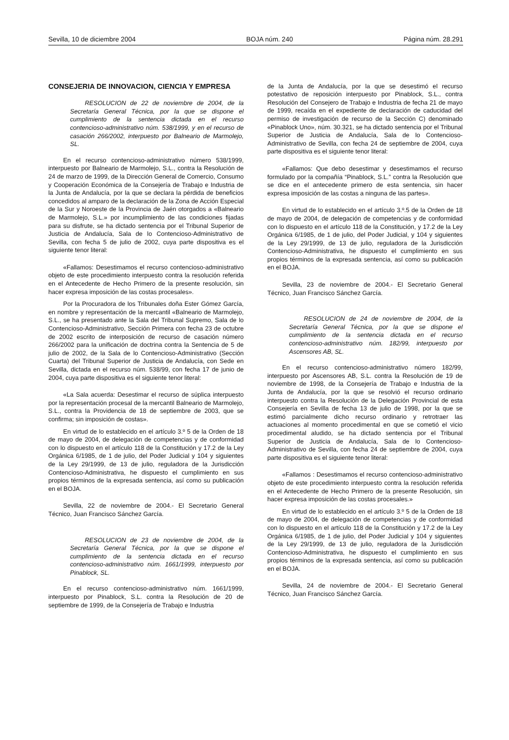Sevilla, 10 de diciembre 2004 BOJA núm. 240 Página núm. 28.291
CONSEJERIA DE INNOVACION, CIENCIA Y EMPRESA
RESOLUCION de 22 de noviembre de 2004, de la Secretaría General Técnica, por la que se dispone el cumplimiento de la sentencia dictada en el recurso contencioso-administrativo núm. 538/1999, y en el recurso de casación 266/2002, interpuesto por Balneario de Marmolejo, SL.
En el recurso contencioso-administrativo número 538/1999, interpuesto por Balneario de Marmolejo, S.L., contra la Resolución de 24 de marzo de 1999, de la Dirección General de Comercio, Consumo y Cooperación Económica de la Consejería de Trabajo e Industria de la Junta de Andalucía, por la que se declara la pérdida de beneficios concedidos al amparo de la declaración de la Zona de Acción Especial de la Sur y Noroeste de la Provincia de Jaén otorgados a «Balneario de Marmolejo, S.L.» por incumplimiento de las condiciones fijadas para su disfrute, se ha dictado sentencia por el Tribunal Superior de Justicia de Andalucía, Sala de lo Contencioso-Administrativo de Sevilla, con fecha 5 de julio de 2002, cuya parte dispositiva es el siguiente tenor literal:
«Fallamos: Desestimamos el recurso contencioso-administrativo objeto de este procedimiento interpuesto contra la resolución referida en el Antecedente de Hecho Primero de la presente resolución, sin hacer expresa imposición de las costas procesales».
Por la Procuradora de los Tribunales doña Ester Gómez García, en nombre y representación de la mercantil «Balneario de Marmolejo, S.L., se ha presentado ante la Sala del Tribunal Supremo, Sala de lo Contencioso-Administrativo, Sección Primera con fecha 23 de octubre de 2002 escrito de interposición de recurso de casación número 266/2002 para la unificación de doctrina contra la Sentencia de 5 de julio de 2002, de la Sala de lo Contencioso-Administrativo (Sección Cuarta) del Tribunal Superior de Justicia de Andalucía, con Sede en Sevilla, dictada en el recurso núm. 538/99, con fecha 17 de junio de 2004, cuya parte dispositiva es el siguiente tenor literal:
«La Sala acuerda: Desestimar el recurso de súplica interpuesto por la representación procesal de la mercantil Balneario de Marmolejo, S.L., contra la Providencia de 18 de septiembre de 2003, que se confirma; sin imposición de costas».
En virtud de lo establecido en el artículo 3.º 5 de la Orden de 18 de mayo de 2004, de delegación de competencias y de conformidad con lo dispuesto en el artículo 118 de la Constitución y 17.2 de la Ley Orgánica 6/1985, de 1 de julio, del Poder Judicial y 104 y siguientes de la Ley 29/1999, de 13 de julio, reguladora de la Jurisdicción Contencioso-Administrativa, he dispuesto el cumplimiento en sus propios términos de la expresada sentencia, así como su publicación en el BOJA.
Sevilla, 22 de noviembre de 2004.- El Secretario General Técnico, Juan Francisco Sánchez García.
RESOLUCION de 23 de noviembre de 2004, de la Secretaría General Técnica, por la que se dispone el cumplimiento de la sentencia dictada en el recurso contencioso-administrativo núm. 1661/1999, interpuesto por Pinablock, SL.
En el recurso contencioso-administrativo núm. 1661/1999, interpuesto por Pinablock, S.L. contra la Resolución de 20 de septiembre de 1999, de la Consejería de Trabajo e Industria
de la Junta de Andalucía, por la que se desestimó el recurso potestativo de reposición interpuesto por Pinablock, S.L., contra Resolución del Consejero de Trabajo e Industria de fecha 21 de mayo de 1999, recaída en el expediente de declaración de caducidad del permiso de investigación de recurso de la Sección C) denominado «Pinablock Uno», núm. 30.321, se ha dictado sentencia por el Tribunal Superior de Justicia de Andalucía, Sala de lo Contencioso-Administrativo de Sevilla, con fecha 24 de septiembre de 2004, cuya parte dispositiva es el siguiente tenor literal:
«Fallamos: Que debo desestimar y desestimamos el recurso formulado por la compañía “Pinablock, S.L.” contra la Resolución que se dice en el antecedente primero de esta sentencia, sin hacer expresa imposición de las costas a ninguna de las partes».
En virtud de lo establecido en el artículo 3.º.5 de la Orden de 18 de mayo de 2004, de delegación de competencias y de conformidad con lo dispuesto en el artículo 118 de la Constitución, y 17.2 de la Ley Orgánica 6/1985, de 1 de julio, del Poder Judicial, y 104 y siguientes de la Ley 29/1999, de 13 de julio, reguladora de la Jurisdicción Contencioso-Administrativa, he dispuesto el cumplimiento en sus propios términos de la expresada sentencia, así como su publicación en el BOJA.
Sevilla, 23 de noviembre de 2004.- El Secretario General Técnico, Juan Francisco Sánchez García.
RESOLUCION de 24 de noviembre de 2004, de la Secretaría General Técnica, por la que se dispone el cumplimiento de la sentencia dictada en el recurso contencioso-administrativo núm. 182/99, interpuesto por Ascensores AB, SL.
En el recurso contencioso-administrativo número 182/99, interpuesto por Ascensores AB, S.L. contra la Resolución de 19 de noviembre de 1998, de la Consejería de Trabajo e Industria de la Junta de Andalucía, por la que se resolvió el recurso ordinario interpuesto contra la Resolución de la Delegación Provincial de esta Consejería en Sevilla de fecha 13 de julio de 1998, por la que se estimó parcialmente dicho recurso ordinario y retrotraer las actuaciones al momento procedimental en que se cometió el vicio procedimental aludido, se ha dictado sentencia por el Tribunal Superior de Justicia de Andalucía, Sala de lo Contencioso-Administrativo de Sevilla, con fecha 24 de septiembre de 2004, cuya parte dispositiva es el siguiente tenor literal:
«Fallamos : Desestimamos el recurso contencioso-administrativo objeto de este procedimiento interpuesto contra la resolución referida en el Antecedente de Hecho Primero de la presente Resolución, sin hacer expresa imposición de las costas procesales.»
En virtud de lo establecido en el artículo 3.º 5 de la Orden de 18 de mayo de 2004, de delegación de competencias y de conformidad con lo dispuesto en el artículo 118 de la Constitución y 17.2 de la Ley Orgánica 6/1985, de 1 de julio, del Poder Judicial y 104 y siguientes de la Ley 29/1999, de 13 de julio, reguladora de la Jurisdicción Contencioso-Administrativa, he dispuesto el cumplimiento en sus propios términos de la expresada sentencia, así como su publicación en el BOJA.
Sevilla, 24 de noviembre de 2004.- El Secretario General Técnico, Juan Francisco Sánchez García.